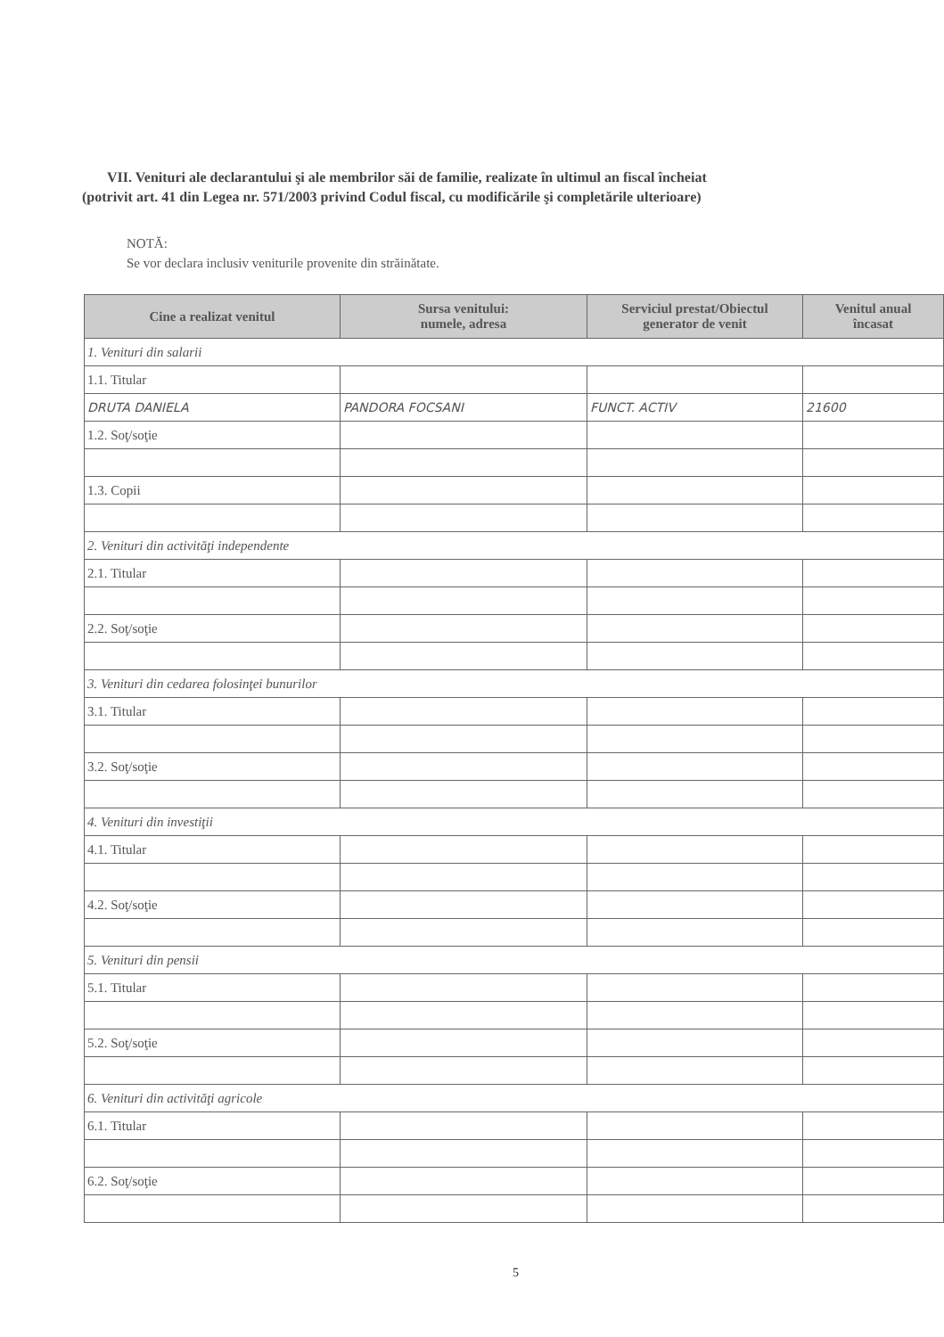VII. Venituri ale declarantului şi ale membrilor săi de familie, realizate în ultimul an fiscal încheiat
(potrivit art. 41 din Legea nr. 571/2003 privind Codul fiscal, cu modificările şi completările ulterioare)
NOTĂ:
Se vor declara inclusiv veniturile provenite din străinătate.
| Cine a realizat venitul | Sursa venitului: numele, adresa | Serviciul prestat/Obiectul generator de venit | Venitul anual încasat |
| --- | --- | --- | --- |
| 1. Venituri din salarii | | | |
| 1.1. Titular | | | |
| DRUTA DANIELA | PANDORA FOCSANI | FUNCT. ACTIV | 21600 |
| 1.2. Soţ/soţie | | | |
| 1.3. Copii | | | |
| 2. Venituri din activităţi independente | | | |
| 2.1. Titular | | | |
| 2.2. Soţ/soţie | | | |
| 3. Venituri din cedarea folosinţei bunurilor | | | |
| 3.1. Titular | | | |
| 3.2. Soţ/soţie | | | |
| 4. Venituri din investiţii | | | |
| 4.1. Titular | | | |
| 4.2. Soţ/soţie | | | |
| 5. Venituri din pensii | | | |
| 5.1. Titular | | | |
| 5.2. Soţ/soţie | | | |
| 6. Venituri din activităţi agricole | | | |
| 6.1. Titular | | | |
| 6.2. Soţ/soţie | | | |
5